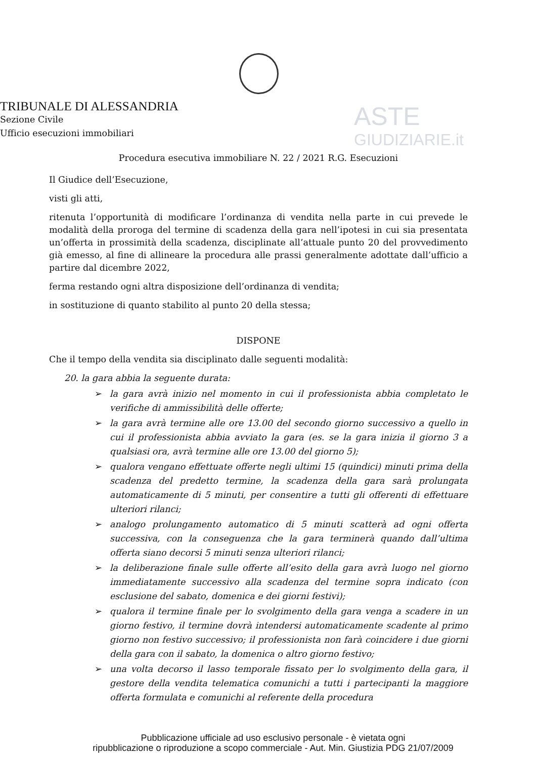ASTE
GIUDIZIARIE.it
TRIBUNALE DI ALESSANDRIA
Sezione Civile
Ufficio esecuzioni immobiliari
Procedura esecutiva immobiliare N. 22 / 2021 R.G. Esecuzioni
Il Giudice dell’Esecuzione,
visti gli atti,
ritenuta l’opportunità di modificare l’ordinanza di vendita nella parte in cui prevede le modalità della proroga del termine di scadenza della gara nell’ipotesi in cui sia presentata un’offerta in prossimità della scadenza, disciplinate all’attuale punto 20 del provvedimento già emesso, al fine di allineare la procedura alle prassi generalmente adottate dall’ufficio a partire dal dicembre 2022,
ferma restando ogni altra disposizione dell’ordinanza di vendita;
in sostituzione di quanto stabilito al punto 20 della stessa;
DISPONE
Che il tempo della vendita sia disciplinato dalle seguenti modalità:
20. la gara abbia la seguente durata:
➢ la gara avrà inizio nel momento in cui il professionista abbia completato le verifiche di ammissibilità delle offerte;
➢ la gara avrà termine alle ore 13.00 del secondo giorno successivo a quello in cui il professionista abbia avviato la gara (es. se la gara inizia il giorno 3 a qualsiasi ora, avrà termine alle ore 13.00 del giorno 5);
➢ qualora vengano effettuate offerte negli ultimi 15 (quindici) minuti prima della scadenza del predetto termine, la scadenza della gara sarà prolungata automaticamente di 5 minuti, per consentire a tutti gli offerenti di effettuare ulteriori rilanci;
➢ analogo prolungamento automatico di 5 minuti scatterà ad ogni offerta successiva, con la conseguenza che la gara terminerà quando dall’ultima offerta siano decorsi 5 minuti senza ulteriori rilanci;
➢ la deliberazione finale sulle offerte all’esito della gara avrà luogo nel giorno immediatamente successivo alla scadenza del termine sopra indicato (con esclusione del sabato, domenica e dei giorni festivi);
➢ qualora il termine finale per lo svolgimento della gara venga a scadere in un giorno festivo, il termine dovrà intendersi automaticamente scadente al primo giorno non festivo successivo; il professionista non farà coincidere i due giorni della gara con il sabato, la domenica o altro giorno festivo;
➢ una volta decorso il lasso temporale fissato per lo svolgimento della gara, il gestore della vendita telematica comunichi a tutti i partecipanti la maggiore offerta formulata e comunichi al referente della procedura
Pubblicazione ufficiale ad uso esclusivo personale - è vietata ogni
ripubblicazione o riproduzione a scopo commerciale - Aut. Min. Giustizia PDG 21/07/2009